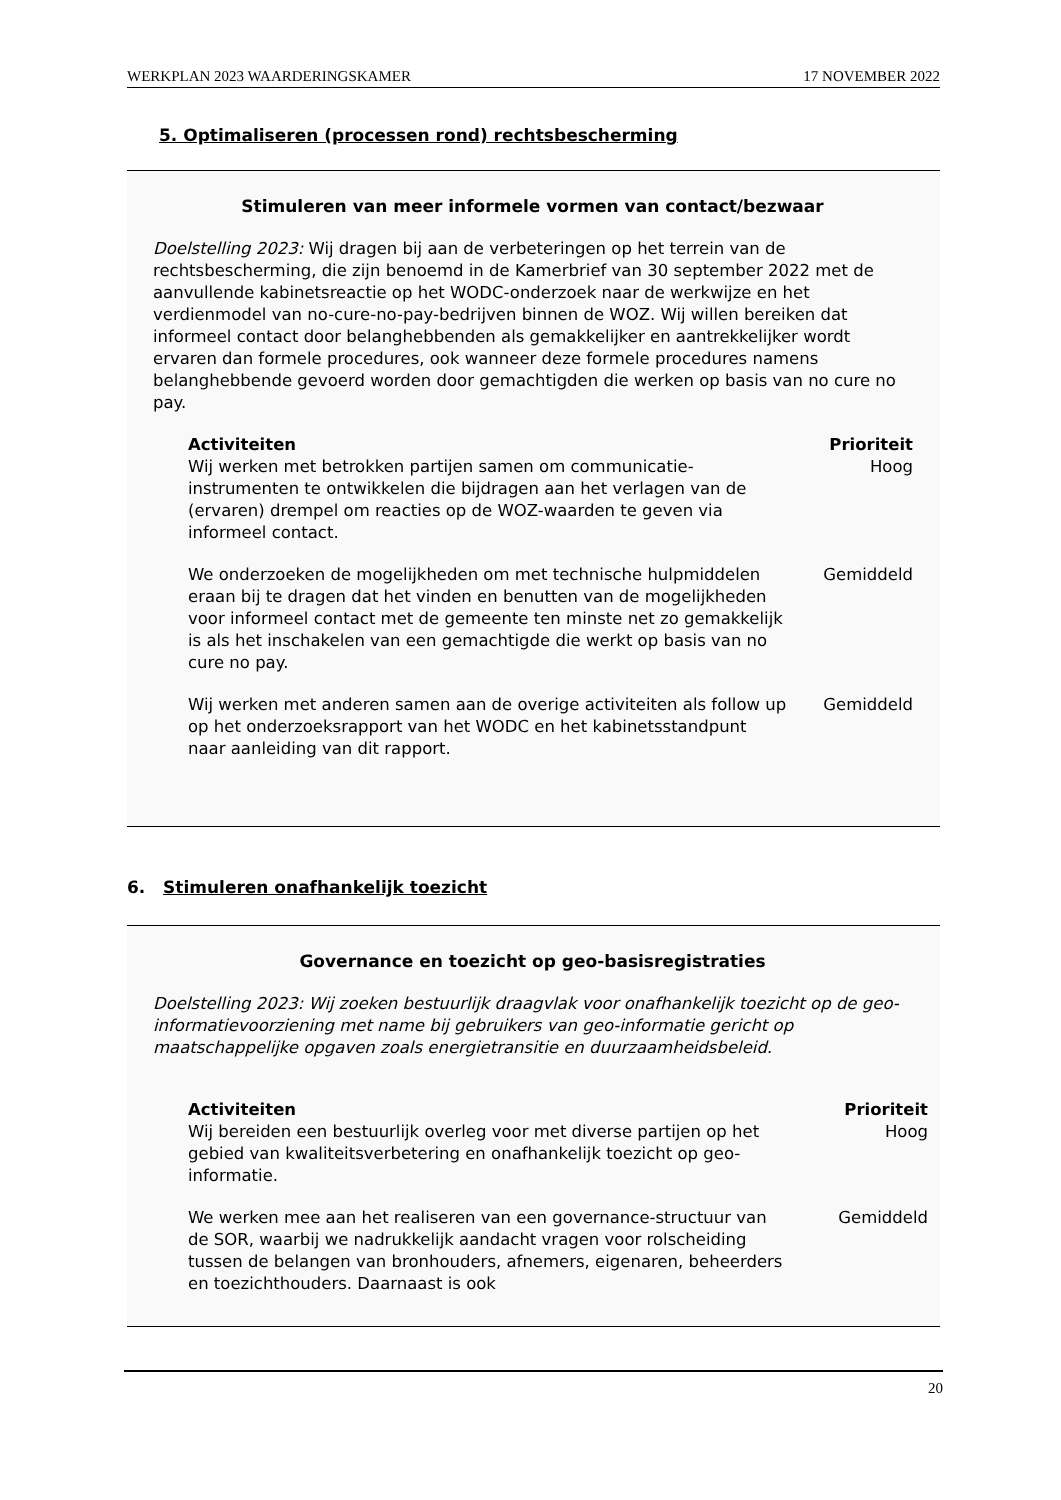WERKPLAN 2023 WAARDERINGSKAMER 17 NOVEMBER 2022
5. Optimaliseren (processen rond) rechtsbescherming
Stimuleren van meer informele vormen van contact/bezwaar
Doelstelling 2023: Wij dragen bij aan de verbeteringen op het terrein van de rechtsbescherming, die zijn benoemd in de Kamerbrief van 30 september 2022 met de aanvullende kabinetsreactie op het WODC-onderzoek naar de werkwijze en het verdienmodel van no-cure-no-pay-bedrijven binnen de WOZ. Wij willen bereiken dat informeel contact door belanghebbenden als gemakkelijker en aantrekkelijker wordt ervaren dan formele procedures, ook wanneer deze formele procedures namens belanghebbende gevoerd worden door gemachtigden die werken op basis van no cure no pay.
| Activiteiten | Prioriteit |
| --- | --- |
| Wij werken met betrokken partijen samen om communicatie-instrumenten te ontwikkelen die bijdragen aan het verlagen van de (ervaren) drempel om reacties op de WOZ-waarden te geven via informeel contact. | Hoog |
| We onderzoeken de mogelijkheden om met technische hulpmiddelen eraan bij te dragen dat het vinden en benutten van de mogelijkheden voor informeel contact met de gemeente ten minste net zo gemakkelijk is als het inschakelen van een gemachtigde die werkt op basis van no cure no pay. | Gemiddeld |
| Wij werken met anderen samen aan de overige activiteiten als follow up op het onderzoeksrapport van het WODC en het kabinetsstandpunt naar aanleiding van dit rapport. | Gemiddeld |
6. Stimuleren onafhankelijk toezicht
Governance en toezicht op geo-basisregistraties
Doelstelling 2023: Wij zoeken bestuurlijk draagvlak voor onafhankelijk toezicht op de geo-informatievoorziening met name bij gebruikers van geo-informatie gericht op maatschappelijke opgaven zoals energietransitie en duurzaamheidsbeleid.
| Activiteiten | Prioriteit |
| --- | --- |
| Wij bereiden een bestuurlijk overleg voor met diverse partijen op het gebied van kwaliteitsverbetering en onafhankelijk toezicht op geo-informatie. | Hoog |
| We werken mee aan het realiseren van een governance-structuur van de SOR, waarbij we nadrukkelijk aandacht vragen voor rolscheiding tussen de belangen van bronhouders, afnemers, eigenaren, beheerders en toezichthouders. Daarnaast is ook | Gemiddeld |
20